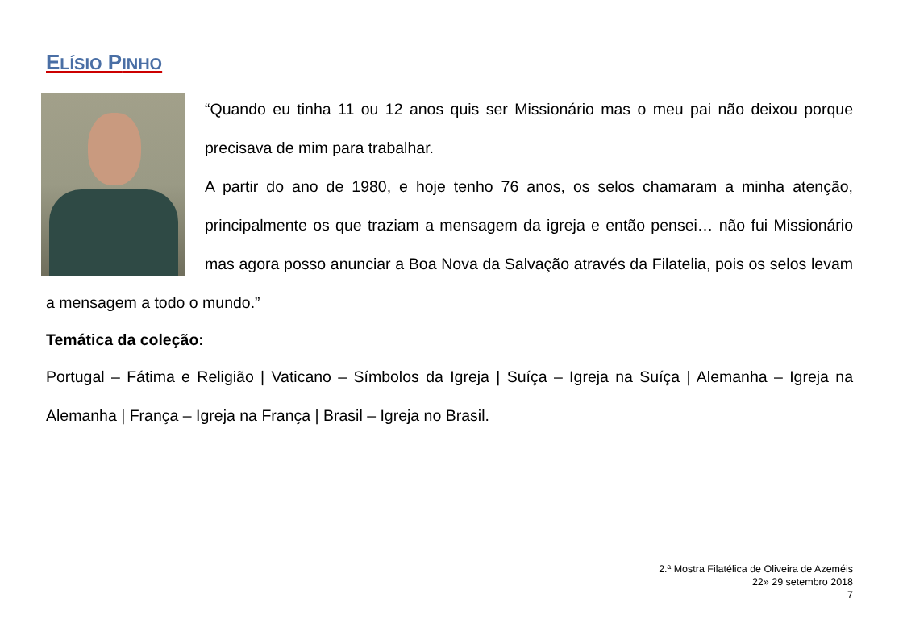ELÍSIO PINHO
“Quando eu tinha 11 ou 12 anos quis ser Missionário mas o meu pai não deixou porque precisava de mim para trabalhar.
A partir do ano de 1980, e hoje tenho 76 anos, os selos chamaram a minha atenção, principalmente os que traziam a mensagem da igreja e então pensei… não fui Missionário mas agora posso anunciar a Boa Nova da Salvação através da Filatelia, pois os selos levam a mensagem a todo o mundo.”
Temática da coleção:
Portugal – Fátima e Religião | Vaticano – Símbolos da Igreja | Suíça – Igreja na Suíça | Alemanha – Igreja na Alemanha | França – Igreja na França | Brasil – Igreja no Brasil.
2.ª Mostra Filatélica de Oliveira de Azeméis
22» 29 setembro 2018
7